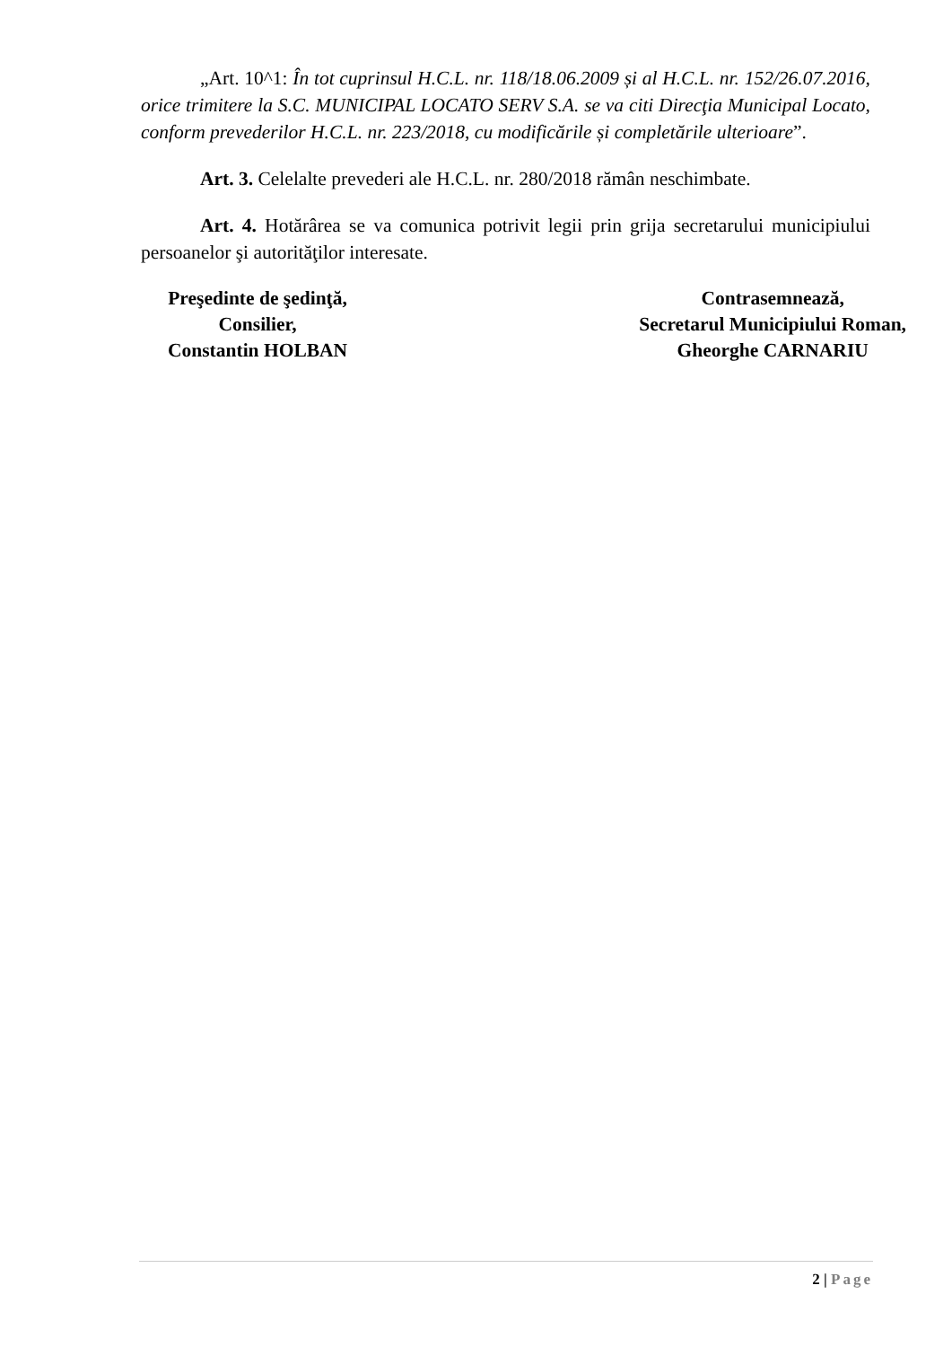„Art. 10^1: În tot cuprinsul H.C.L. nr. 118/18.06.2009 și al H.C.L. nr. 152/26.07.2016, orice trimitere la S.C. MUNICIPAL LOCATO SERV S.A. se va citi Direcţia Municipal Locato, conform prevederilor H.C.L. nr. 223/2018, cu modificările și completările ulterioare”.
Art. 3. Celelalte prevederi ale H.C.L. nr. 280/2018 rămân neschimbate.
Art. 4. Hotărârea se va comunica potrivit legii prin grija secretarului municipiului persoanelor şi autorităţilor interesate.
Preşedinte de şedinţă,
Consilier,
Constantin HOLBAN
Contrasemnează,
Secretarul Municipiului Roman,
Gheorghe CARNARIU
2 | Page